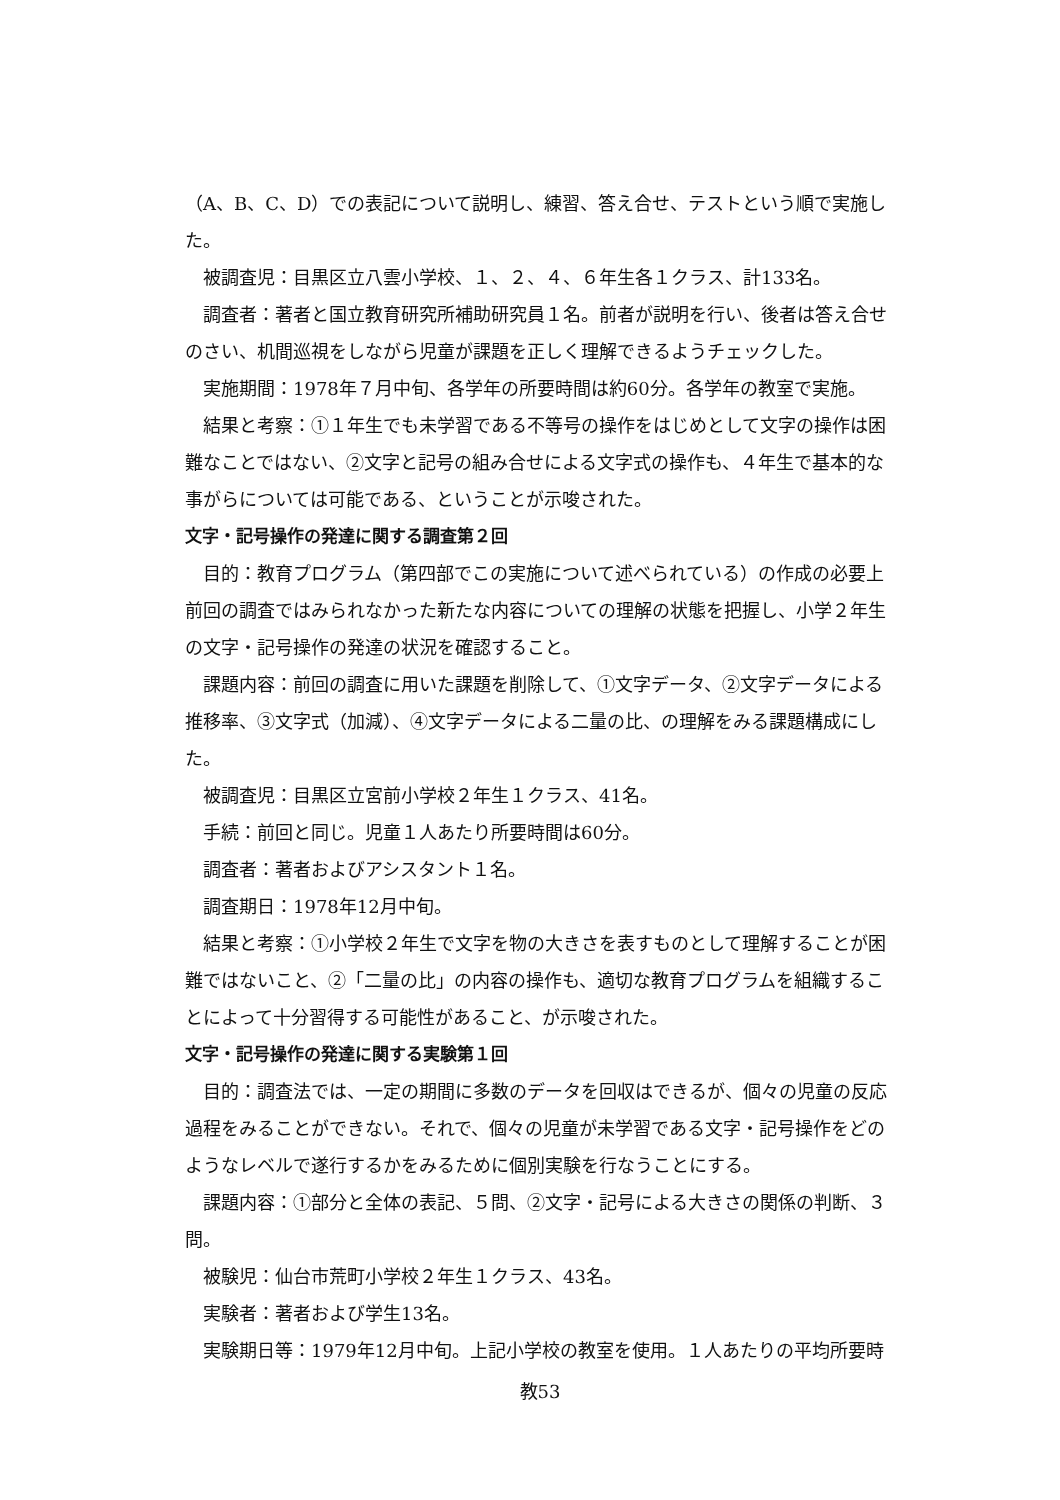（A、B、C、D）での表記について説明し、練習、答え合せ、テストという順で実施した。
被調査児：目黒区立八雲小学校、１、２、４、６年生各１クラス、計133名。
調査者：著者と国立教育研究所補助研究員１名。前者が説明を行い、後者は答え合せのさい、机間巡視をしながら児童が課題を正しく理解できるようチェックした。
実施期間：1978年７月中旬、各学年の所要時間は約60分。各学年の教室で実施。
結果と考察：①１年生でも未学習である不等号の操作をはじめとして文字の操作は困難なことではない、②文字と記号の組み合せによる文字式の操作も、４年生で基本的な事がらについては可能である、ということが示唆された。
文字・記号操作の発達に関する調査第２回
目的：教育プログラム（第四部でこの実施について述べられている）の作成の必要上前回の調査ではみられなかった新たな内容についての理解の状態を把握し、小学２年生の文字・記号操作の発達の状況を確認すること。
課題内容：前回の調査に用いた課題を削除して、①文字データ、②文字データによる推移率、③文字式（加減）、④文字データによる二量の比、の理解をみる課題構成にした。
被調査児：目黒区立宮前小学校２年生１クラス、41名。
手続：前回と同じ。児童１人あたり所要時間は60分。
調査者：著者およびアシスタント１名。
調査期日：1978年12月中旬。
結果と考察：①小学校２年生で文字を物の大きさを表すものとして理解することが困難ではないこと、②「二量の比」の内容の操作も、適切な教育プログラムを組織することによって十分習得する可能性があること、が示唆された。
文字・記号操作の発達に関する実験第１回
目的：調査法では、一定の期間に多数のデータを回収はできるが、個々の児童の反応過程をみることができない。それで、個々の児童が未学習である文字・記号操作をどのようなレベルで遂行するかをみるために個別実験を行なうことにする。
課題内容：①部分と全体の表記、５問、②文字・記号による大きさの関係の判断、３問。
被験児：仙台市荒町小学校２年生１クラス、43名。
実験者：著者および学生13名。
実験期日等：1979年12月中旬。上記小学校の教室を使用。１人あたりの平均所要時
教53